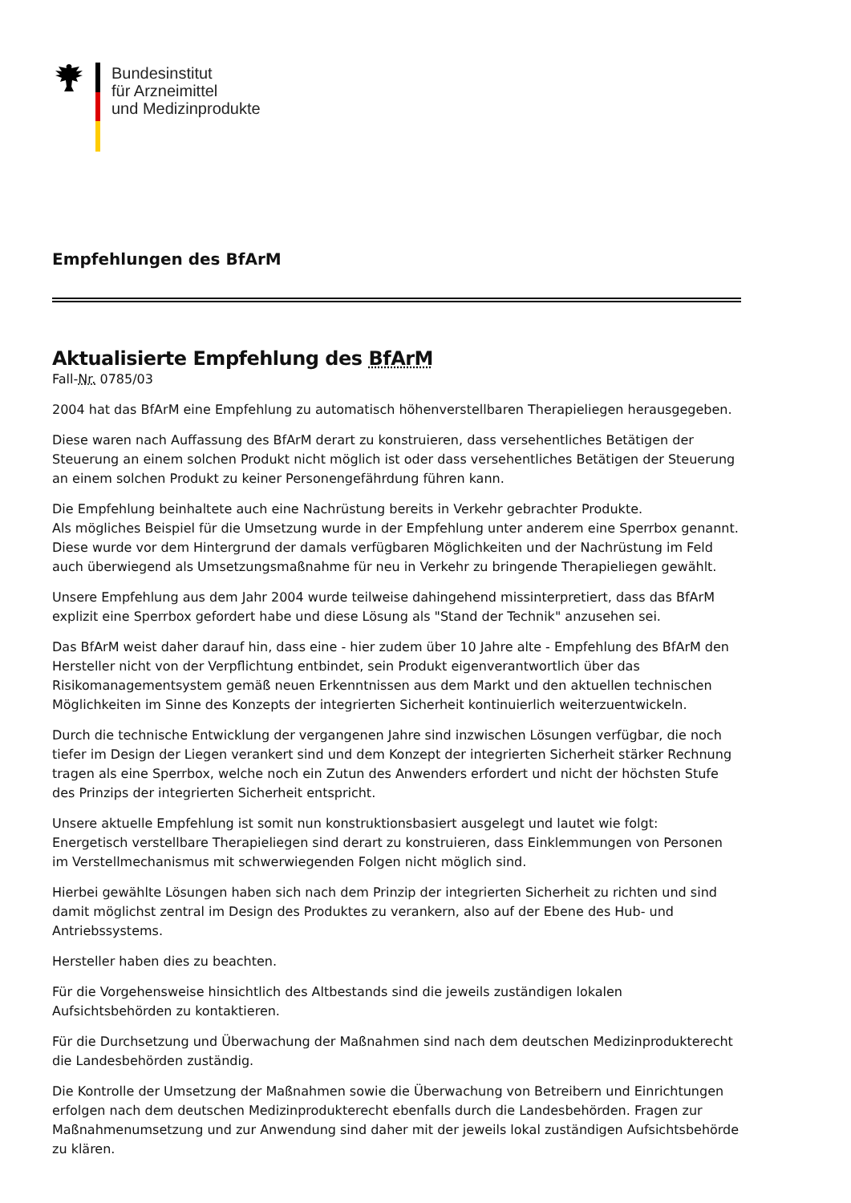Bundesinstitut
für Arzneimittel
und Medizinprodukte
Empfehlungen des BfArM
Aktualisierte Empfehlung des BfArM
Fall-Nr. 0785/03
2004 hat das BfArM eine Empfehlung zu automatisch höhenverstellbaren Therapieliegen herausgegeben.
Diese waren nach Auffassung des BfArM derart zu konstruieren, dass versehentliches Betätigen der Steuerung an einem solchen Produkt nicht möglich ist oder dass versehentliches Betätigen der Steuerung an einem solchen Produkt zu keiner Personengefährdung führen kann.
Die Empfehlung beinhaltete auch eine Nachrüstung bereits in Verkehr gebrachter Produkte.
Als mögliches Beispiel für die Umsetzung wurde in der Empfehlung unter anderem eine Sperrbox genannt. Diese wurde vor dem Hintergrund der damals verfügbaren Möglichkeiten und der Nachrüstung im Feld auch überwiegend als Umsetzungsmaßnahme für neu in Verkehr zu bringende Therapieliegen gewählt.
Unsere Empfehlung aus dem Jahr 2004 wurde teilweise dahingehend missinterpretiert, dass das BfArM explizit eine Sperrbox gefordert habe und diese Lösung als "Stand der Technik" anzusehen sei.
Das BfArM weist daher darauf hin, dass eine - hier zudem über 10 Jahre alte - Empfehlung des BfArM den Hersteller nicht von der Verpflichtung entbindet, sein Produkt eigenverantwortlich über das Risikomanagementsystem gemäß neuen Erkenntnissen aus dem Markt und den aktuellen technischen Möglichkeiten im Sinne des Konzepts der integrierten Sicherheit kontinuierlich weiterzuentwickeln.
Durch die technische Entwicklung der vergangenen Jahre sind inzwischen Lösungen verfügbar, die noch tiefer im Design der Liegen verankert sind und dem Konzept der integrierten Sicherheit stärker Rechnung tragen als eine Sperrbox, welche noch ein Zutun des Anwenders erfordert und nicht der höchsten Stufe des Prinzips der integrierten Sicherheit entspricht.
Unsere aktuelle Empfehlung ist somit nun konstruktionsbasiert ausgelegt und lautet wie folgt:
Energetisch verstellbare Therapieliegen sind derart zu konstruieren, dass Einklemmungen von Personen im Verstellmechanismus mit schwerwiegenden Folgen nicht möglich sind.
Hierbei gewählte Lösungen haben sich nach dem Prinzip der integrierten Sicherheit zu richten und sind damit möglichst zentral im Design des Produktes zu verankern, also auf der Ebene des Hub- und Antriebssystems.
Hersteller haben dies zu beachten.
Für die Vorgehensweise hinsichtlich des Altbestands sind die jeweils zuständigen lokalen Aufsichtsbehörden zu kontaktieren.
Für die Durchsetzung und Überwachung der Maßnahmen sind nach dem deutschen Medizinprodukterecht die Landesbehörden zuständig.
Die Kontrolle der Umsetzung der Maßnahmen sowie die Überwachung von Betreibern und Einrichtungen erfolgen nach dem deutschen Medizinprodukterecht ebenfalls durch die Landesbehörden. Fragen zur Maßnahmenumsetzung und zur Anwendung sind daher mit der jeweils lokal zuständigen Aufsichtsbehörde zu klären.